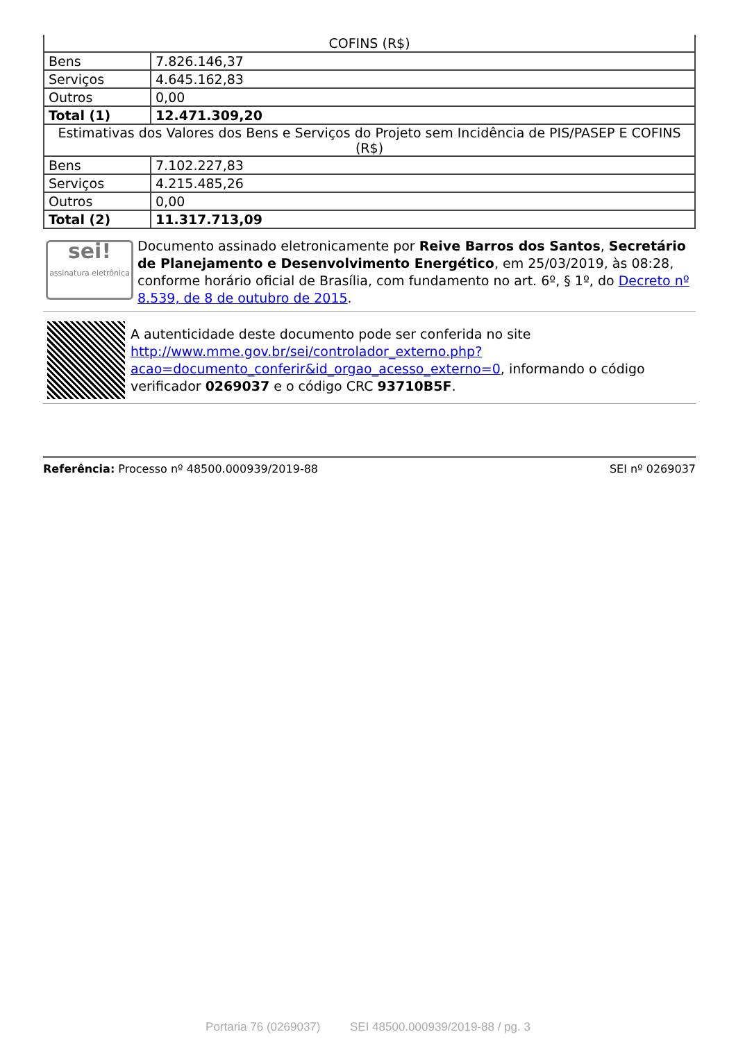| COFINS (R$) | |
| Bens | 7.826.146,37 |
| Serviços | 4.645.162,83 |
| Outros | 0,00 |
| Total (1) | 12.471.309,20 |
| Estimativas dos Valores dos Bens e Serviços do Projeto sem Incidência de PIS/PASEP E COFINS (R$) | |
| Bens | 7.102.227,83 |
| Serviços | 4.215.485,26 |
| Outros | 0,00 |
| Total (2) | 11.317.713,09 |
sei!
assinatura eletrônica
Documento assinado eletronicamente por Reive Barros dos Santos, Secretário de Planejamento e Desenvolvimento Energético, em 25/03/2019, às 08:28, conforme horário oficial de Brasília, com fundamento no art. 6º, § 1º, do Decreto nº 8.539, de 8 de outubro de 2015.
A autenticidade deste documento pode ser conferida no site http://www.mme.gov.br/sei/controlador_externo.php?acao=documento_conferir&id_orgao_acesso_externo=0, informando o código verificador 0269037 e o código CRC 93710B5F.
Referência: Processo nº 48500.000939/2019-88 SEI nº 0269037
Portaria 76 (0269037) SEI 48500.000939/2019-88 / pg. 3